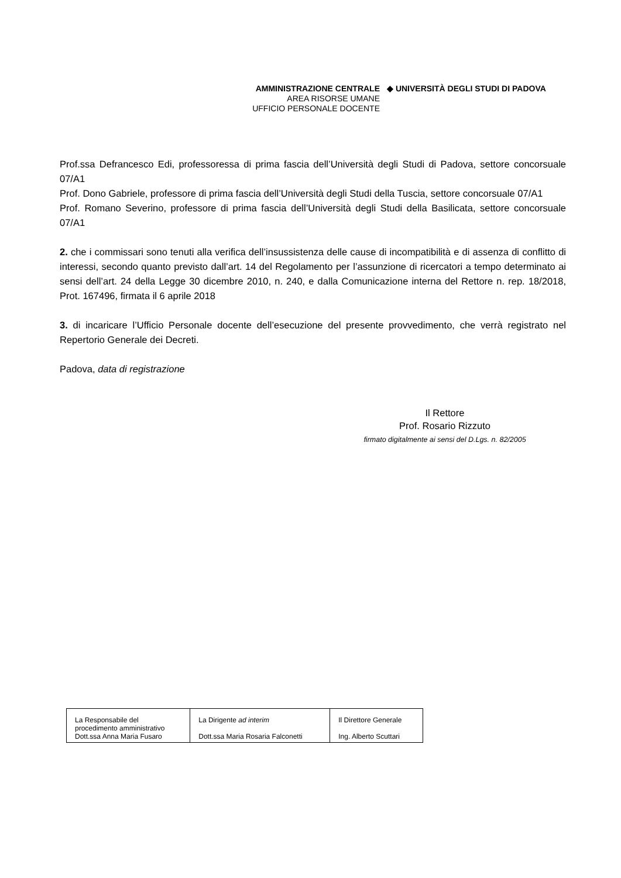AMMINISTRAZIONE CENTRALE
AREA RISORSE UMANE
UFFICIO PERSONALE DOCENTE
◆ UNIVERSITÀ DEGLI STUDI DI PADOVA
Prof.ssa Defrancesco Edi, professoressa di prima fascia dell’Università degli Studi di Padova, settore concorsuale 07/A1
Prof. Dono Gabriele, professore di prima fascia dell’Università degli Studi della Tuscia, settore concorsuale 07/A1
Prof. Romano Severino, professore di prima fascia dell’Università degli Studi della Basilicata, settore concorsuale 07/A1
2. che i commissari sono tenuti alla verifica dell’insussistenza delle cause di incompatibilità e di assenza di conflitto di interessi, secondo quanto previsto dall’art. 14 del Regolamento per l’assunzione di ricercatori a tempo determinato ai sensi dell’art. 24 della Legge 30 dicembre 2010, n. 240, e dalla Comunicazione interna del Rettore n. rep. 18/2018, Prot. 167496, firmata il 6 aprile 2018
3. di incaricare l’Ufficio Personale docente dell’esecuzione del presente provvedimento, che verrà registrato nel Repertorio Generale dei Decreti.
Padova, data di registrazione
Il Rettore
Prof. Rosario Rizzuto
firmato digitalmente ai sensi del D.Lgs. n. 82/2005
| La Responsabile del procedimento amministrativo Dott.ssa Anna Maria Fusaro | La Dirigente ad interim Dott.ssa Maria Rosaria Falconetti | Il Direttore Generale Ing. Alberto Scuttari |